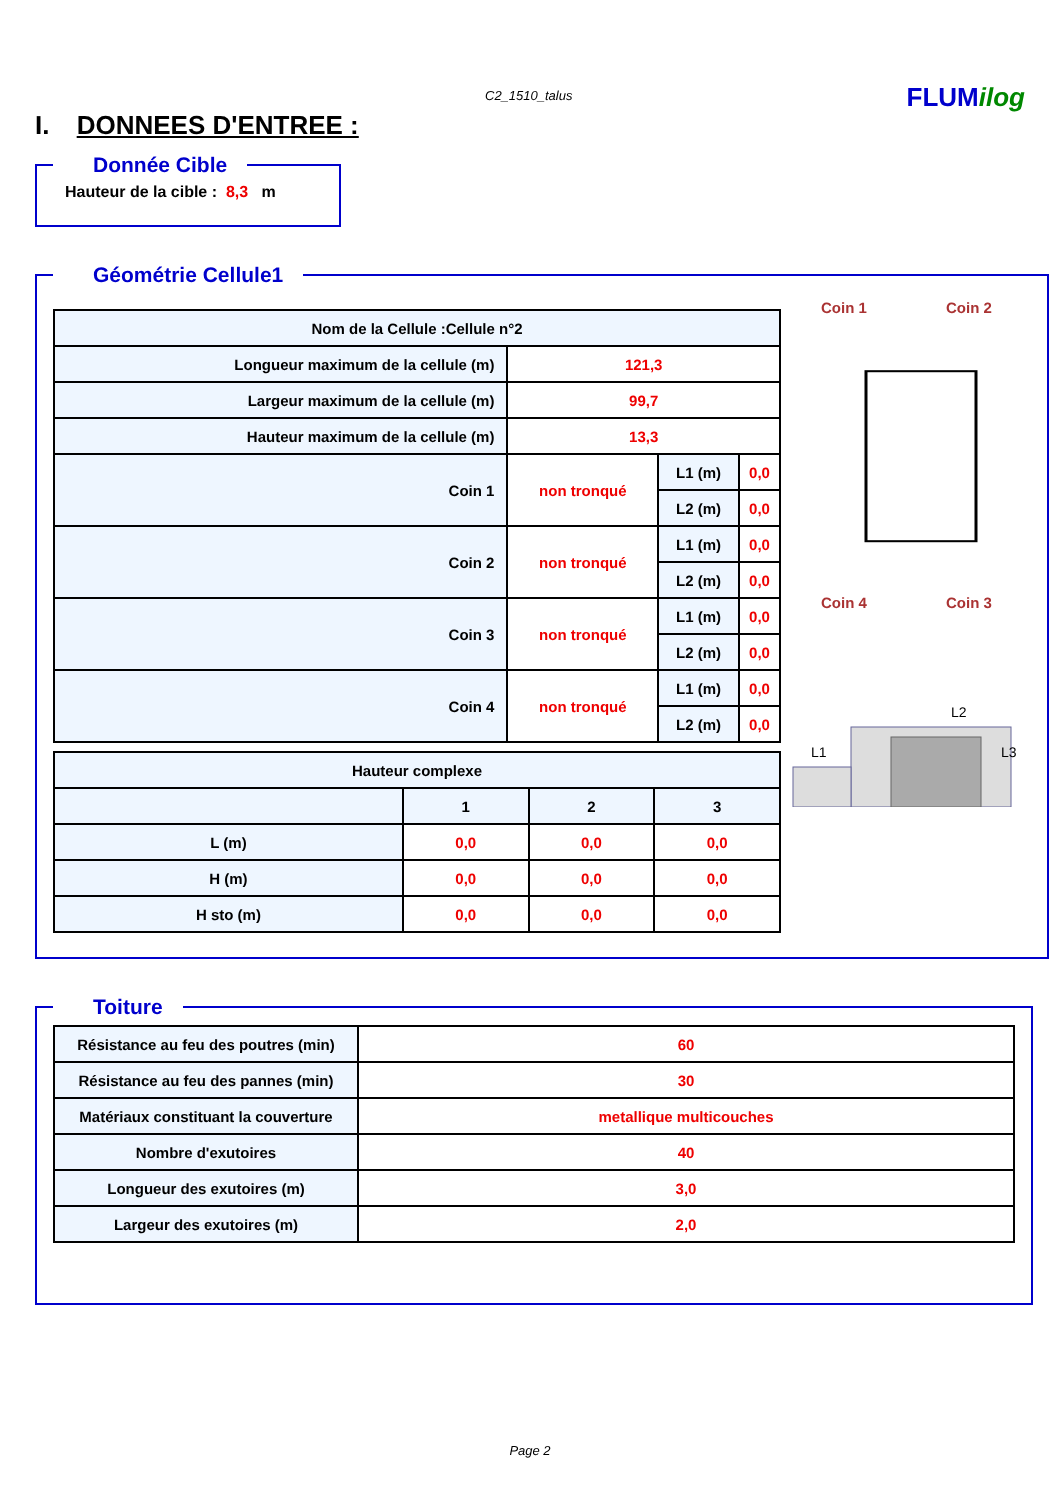C2_1510_talus FLUMilog
I. DONNEES D'ENTREE :
Donnée Cible Hauteur de la cible : 8,3 m
Géométrie Cellule1
| Nom de la Cellule :Cellule n°2 | | | |
| --- | --- | --- | --- |
| Longueur maximum de la cellule (m) | 121,3 | | |
| Largeur maximum de la cellule (m) | 99,7 | | |
| Hauteur maximum de la cellule (m) | 13,3 | | |
| Coin 1 | non tronqué | L1 (m) | 0,0 |
| | | L2 (m) | 0,0 |
| Coin 2 | non tronqué | L1 (m) | 0,0 |
| | | L2 (m) | 0,0 |
| Coin 3 | non tronqué | L1 (m) | 0,0 |
| | | L2 (m) | 0,0 |
| Coin 4 | non tronqué | L1 (m) | 0,0 |
| | | L2 (m) | 0,0 |
| Hauteur complexe | | | |
| --- | --- | --- | --- |
| | 1 | 2 | 3 |
| L (m) | 0,0 | 0,0 | 0,0 |
| H (m) | 0,0 | 0,0 | 0,0 |
| H sto (m) | 0,0 | 0,0 | 0,0 |
Coin 1
Coin 2
Coin 4
Coin 3
L2
L1
L3
Toiture
| Résistance au feu des poutres (min) | 60 |
| Résistance au feu des pannes (min) | 30 |
| Matériaux constituant la couverture | metallique multicouches |
| Nombre d'exutoires | 40 |
| Longueur des exutoires (m) | 3,0 |
| Largeur des exutoires (m) | 2,0 |
Page 2